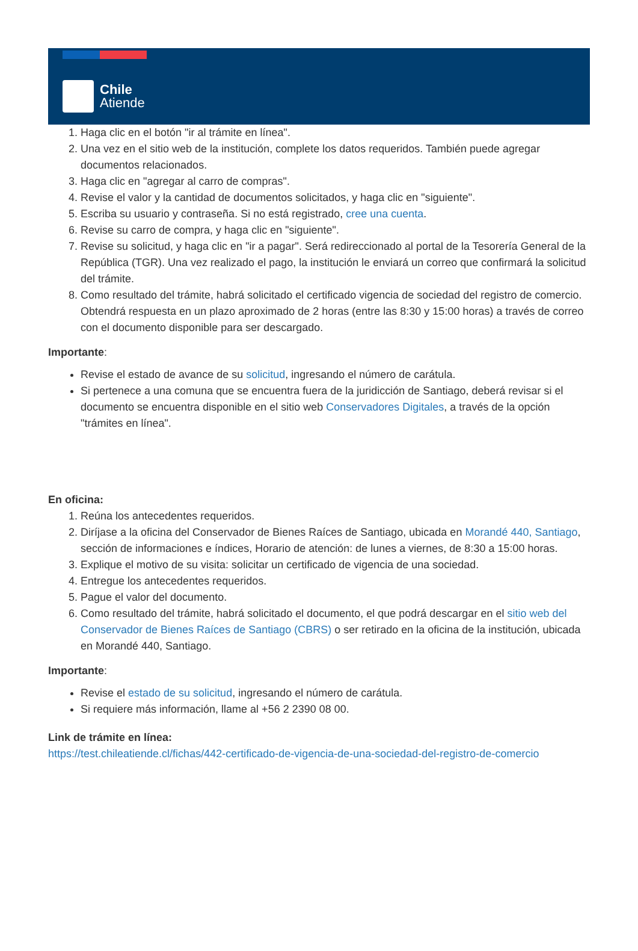Chile
Atiende
1. Haga clic en el botón "ir al trámite en línea".
2. Una vez en el sitio web de la institución, complete los datos requeridos. También puede agregar documentos relacionados.
3. Haga clic en "agregar al carro de compras".
4. Revise el valor y la cantidad de documentos solicitados, y haga clic en "siguiente".
5. Escriba su usuario y contraseña. Si no está registrado, cree una cuenta.
6. Revise su carro de compra, y haga clic en "siguiente".
7. Revise su solicitud, y haga clic en "ir a pagar". Será redireccionado al portal de la Tesorería General de la República (TGR). Una vez realizado el pago, la institución le enviará un correo que confirmará la solicitud del trámite.
8. Como resultado del trámite, habrá solicitado el certificado vigencia de sociedad del registro de comercio. Obtendrá respuesta en un plazo aproximado de 2 horas (entre las 8:30 y 15:00 horas) a través de correo con el documento disponible para ser descargado.
Importante:
Revise el estado de avance de su solicitud, ingresando el número de carátula.
Si pertenece a una comuna que se encuentra fuera de la juridicción de Santiago, deberá revisar si el documento se encuentra disponible en el sitio web Conservadores Digitales, a través de la opción "trámites en línea".
En oficina:
1. Reúna los antecedentes requeridos.
2. Diríjase a la oficina del Conservador de Bienes Raíces de Santiago, ubicada en Morandé 440, Santiago, sección de informaciones e índices, Horario de atención: de lunes a viernes, de 8:30 a 15:00 horas.
3. Explique el motivo de su visita: solicitar un certificado de vigencia de una sociedad.
4. Entregue los antecedentes requeridos.
5. Pague el valor del documento.
6. Como resultado del trámite, habrá solicitado el documento, el que podrá descargar en el sitio web del Conservador de Bienes Raíces de Santiago (CBRS) o ser retirado en la oficina de la institución, ubicada en Morandé 440, Santiago.
Importante:
Revise el estado de su solicitud, ingresando el número de carátula.
Si requiere más información, llame al +56 2 2390 08 00.
Link de trámite en línea:
https://test.chileatiende.cl/fichas/442-certificado-de-vigencia-de-una-sociedad-del-registro-de-comercio